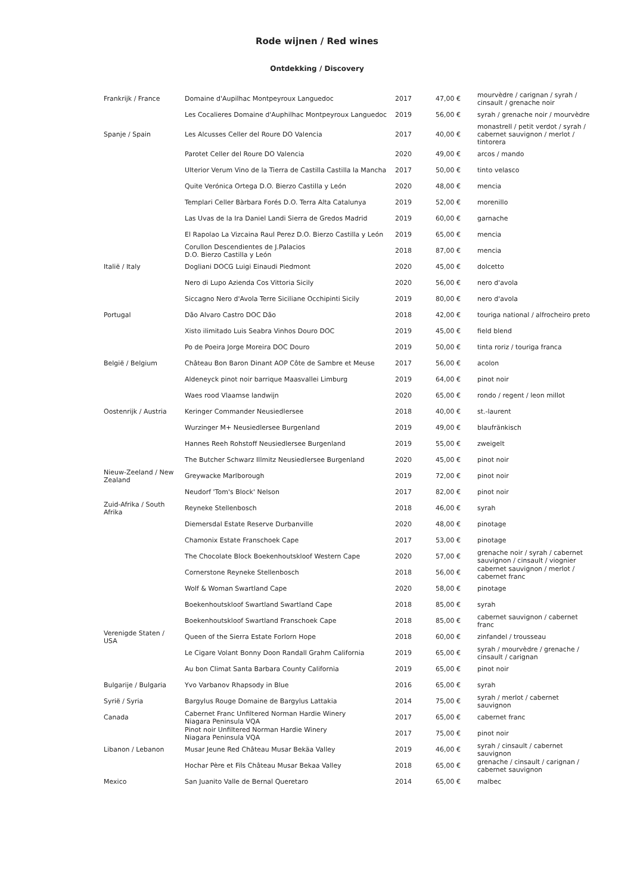Rode wijnen / Red wines
Ontdekking / Discovery
| Frankrijk / France | Domaine d'Aupilhac Montpeyroux Languedoc | 2017 | 47,00 € | mourvèdre / carignan / syrah / cinsault / grenache noir |
| | Les Cocalieres Domaine d'Auphilhac Montpeyroux Languedoc | 2019 | 56,00 € | syrah / grenache noir / mourvèdre |
| Spanje / Spain | Les Alcusses Celler del Roure DO Valencia | 2017 | 40,00 € | monastrell / petit verdot / syrah / cabernet sauvignon / merlot / tintorera |
| | Parotet Celler del Roure DO Valencia | 2020 | 49,00 € | arcos / mando |
| | Ulterior Verum Vino de la Tierra de Castilla Castilla la Mancha | 2017 | 50,00 € | tinto velasco |
| | Quite Verónica Ortega D.O. Bierzo Castilla y León | 2020 | 48,00 € | mencia |
| | Templari Celler Bàrbara Forés D.O. Terra Alta Catalunya | 2019 | 52,00 € | morenillo |
| | Las Uvas de la Ira Daniel Landi Sierra de Gredos Madrid | 2019 | 60,00 € | garnache |
| | El Rapolao La Vizcaina Raul Perez D.O. Bierzo Castilla y León | 2019 | 65,00 € | mencia |
| | Corullon Descendientes de J.Palacios D.O. Bierzo Castilla y León | 2018 | 87,00 € | mencia |
| Italië / Italy | Dogliani DOCG Luigi Einaudi Piedmont | 2020 | 45,00 € | dolcetto |
| | Nero di Lupo Azienda Cos Vittoria Sicily | 2020 | 56,00 € | nero d'avola |
| | Siccagno Nero d'Avola Terre Siciliane Occhipinti Sicily | 2019 | 80,00 € | nero d'avola |
| Portugal | Dão Alvaro Castro DOC Dão | 2018 | 42,00 € | touriga national / alfrocheiro preto |
| | Xisto ilimitado Luis Seabra Vinhos Douro DOC | 2019 | 45,00 € | field blend |
| | Po de Poeira Jorge Moreira DOC Douro | 2019 | 50,00 € | tinta roriz / touriga franca |
| België / Belgium | Château Bon Baron Dinant AOP Côte de Sambre et Meuse | 2017 | 56,00 € | acolon |
| | Aldeneyck pinot noir barrique Maasvallei Limburg | 2019 | 64,00 € | pinot noir |
| | Waes rood Vlaamse landwijn | 2020 | 65,00 € | rondo / regent / leon millot |
| Oostenrijk / Austria | Keringer Commander Neusiedlersee | 2018 | 40,00 € | st.-laurent |
| | Wurzinger M+ Neusiedlersee Burgenland | 2019 | 49,00 € | blaufränkisch |
| | Hannes Reeh Rohstoff Neusiedlersee Burgenland | 2019 | 55,00 € | zweigelt |
| | The Butcher Schwarz Illmitz Neusiedlersee Burgenland | 2020 | 45,00 € | pinot noir |
| Nieuw-Zeeland / New Zealand | Greywacke Marlborough | 2019 | 72,00 € | pinot noir |
| | Neudorf 'Tom's Block' Nelson | 2017 | 82,00 € | pinot noir |
| Zuid-Afrika / South Afrika | Reyneke Stellenbosch | 2018 | 46,00 € | syrah |
| | Diemersdal Estate Reserve Durbanville | 2020 | 48,00 € | pinotage |
| | Chamonix Estate Franschoek Cape | 2017 | 53,00 € | pinotage |
| | The Chocolate Block Boekenhoutskloof Western Cape | 2020 | 57,00 € | grenache noir / syrah / cabernet sauvignon / cinsault / viognier |
| | Cornerstone Reyneke Stellenbosch | 2018 | 56,00 € | cabernet sauvignon / merlot / cabernet franc |
| | Wolf & Woman Swartland Cape | 2020 | 58,00 € | pinotage |
| | Boekenhoutskloof Swartland Swartland Cape | 2018 | 85,00 € | syrah |
| | Boekenhoutskloof Swartland Franschoek Cape | 2018 | 85,00 € | cabernet sauvignon / cabernet franc |
| Verenigde Staten / USA | Queen of the Sierra Estate Forlorn Hope | 2018 | 60,00 € | zinfandel / trousseau |
| | Le Cigare Volant Bonny Doon Randall Grahm California | 2019 | 65,00 € | syrah / mourvèdre / grenache / cinsault / carignan |
| | Au bon Climat Santa Barbara County California | 2019 | 65,00 € | pinot noir |
| Bulgarije / Bulgaria | Yvo Varbanov Rhapsody in Blue | 2016 | 65,00 € | syrah |
| Syrië / Syria | Bargylus Rouge Domaine de Bargylus Lattakia | 2014 | 75,00 € | syrah / merlot / cabernet sauvignon |
| Canada | Cabernet Franc Unfiltered Norman Hardie Winery Niagara Peninsula VQA | 2017 | 65,00 € | cabernet franc |
| | Pinot noir Unfiltered Norman Hardie Winery Niagara Peninsula VQA | 2017 | 75,00 € | pinot noir |
| Libanon / Lebanon | Musar Jeune Red Château Musar Bekäa Valley | 2019 | 46,00 € | syrah / cinsault / cabernet sauvignon |
| | Hochar Père et Fils Château Musar Bekaa Valley | 2018 | 65,00 € | grenache / cinsault / carignan / cabernet sauvignon |
| Mexico | San Juanito Valle de Bernal Queretaro | 2014 | 65,00 € | malbec |